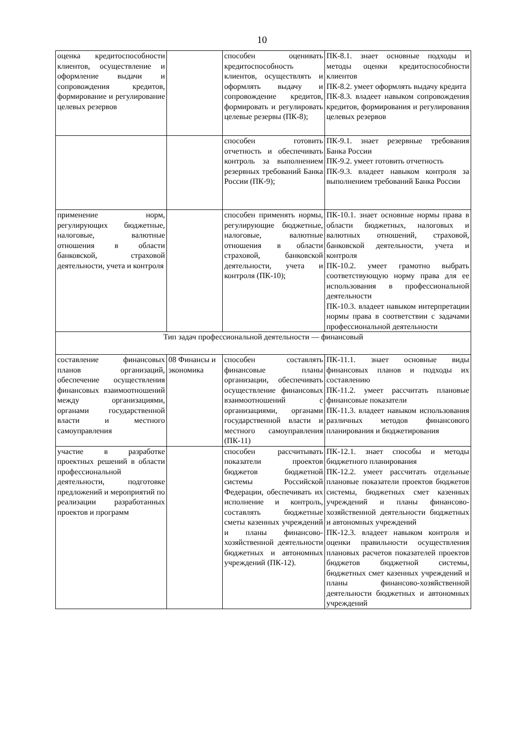10
| оценка кредитоспособности клиентов, осуществление и оформление выдачи и сопровождения кредитов, формирование и регулирование целевых резервов | | способен оценивать кредитоспособность клиентов, осуществлять и оформлять выдачу и сопровождение кредитов, формировать и регулировать целевые резервы (ПК-8); | ПК-8.1. знает основные подходы и методы оценки кредитоспособности клиентов ПК-8.2. умеет оформлять выдачу кредита ПК-8.3. владеет навыком сопровождения кредитов, формирования и регулирования целевых резервов |
| | | способен готовить отчетность и обеспечивать контроль за выполнением резервных требований Банка России (ПК-9); | ПК-9.1. знает резервные требования Банка России ПК-9.2. умеет готовить отчетность ПК-9.3. владеет навыком контроля за выполнением требований Банка России |
| применение норм, регулирующих бюджетные, налоговые, валютные отношения в области банковской, страховой деятельности, учета и контроля | | способен применять нормы, регулирующие бюджетные, налоговые, валютные отношения в области страховой, банковской деятельности, учета и контроля (ПК-10); | ПК-10.1. знает основные нормы права в области бюджетных, налоговых и валютных отношений, страховой, банковской деятельности, учета и контроля ПК-10.2. умеет грамотно выбрать соответствующую норму права для ее использования в профессиональной деятельности ПК-10.3. владеет навыком интерпретации нормы права в соответствии с задачами профессиональной деятельности |
| Тип задач профессиональной деятельности — финансовый | | | |
| составление финансовых планов организаций, обеспечение осуществления финансовых взаимоотношений между организациями, органами государственной власти и местного самоуправления | 08 Финансы и экономика | способен составлять финансовые планы организации, обеспечивать осуществление финансовых взаимоотношений с организациями, органами государственной власти и местного самоуправления (ПК-11) | ПК-11.1. знает основные виды финансовых планов и подходы их составлению ПК-11.2. умеет рассчитать плановые финансовые показатели ПК-11.3. владеет навыком использования различных методов финансового планирования и бюджетирования |
| участие в разработке проектных решений в области профессиональной деятельности, подготовке предложений и мероприятий по реализации разработанных проектов и программ | | способен рассчитывать показатели проектов бюджетов бюджетной системы Российской Федерации, обеспечивать их исполнение и контроль, составлять бюджетные сметы казенных учреждений и планы финансово-хозяйственной деятельности бюджетных и автономных учреждений (ПК-12). | ПК-12.1. знает способы и методы бюджетного планирования ПК-12.2. умеет рассчитать отдельные плановые показатели проектов бюджетов системы, бюджетных смет казенных учреждений и планы финансово-хозяйственной деятельности бюджетных и автономных учреждений ПК-12.3. владеет навыком контроля и оценки правильности осуществления плановых расчетов показателей проектов бюджетов бюджетной системы, бюджетных смет казенных учреждений и планы финансово-хозяйственной деятельности бюджетных и автономных учреждений |